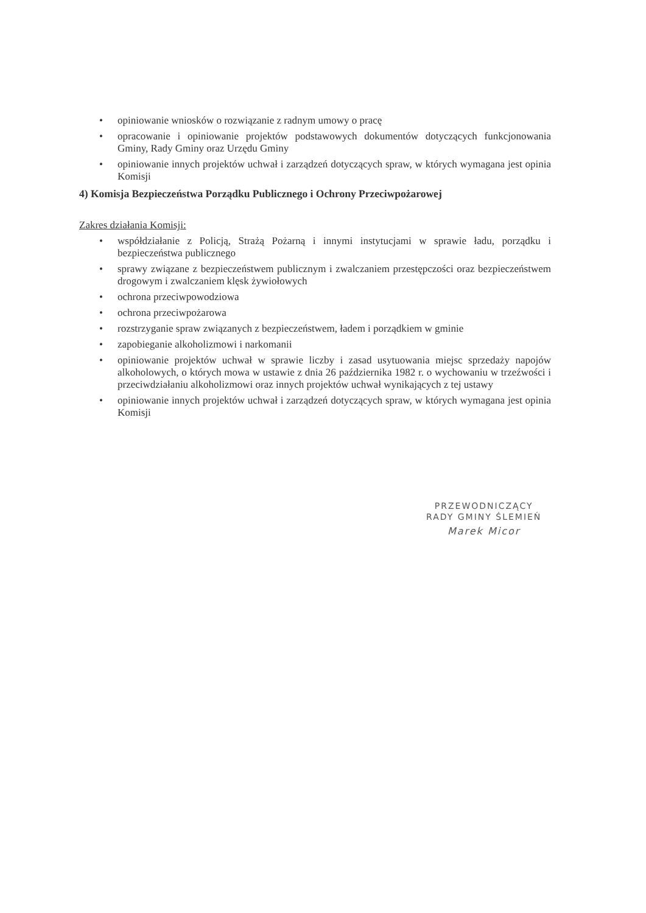• opiniowanie wniosków o rozwiązanie z radnym umowy o pracę
• opracowanie i opiniowanie projektów podstawowych dokumentów dotyczących funkcjonowania Gminy, Rady Gminy oraz Urzędu Gminy
• opiniowanie innych projektów uchwał i zarządzeń dotyczących spraw, w których wymagana jest opinia Komisji
4) Komisja Bezpieczeństwa Porządku Publicznego i Ochrony Przeciwpożarowej
Zakres działania Komisji:
• współdziałanie z Policją, Strażą Pożarną i innymi instytucjami w sprawie ładu, porządku i bezpieczeństwa publicznego
• sprawy związane z bezpieczeństwem publicznym i zwalczaniem przestępczości oraz bezpieczeństwem drogowym i zwalczaniem klęsk żywiołowych
• ochrona przeciwpowodziowa
• ochrona przeciwpożarowa
• rozstrzyganie spraw związanych z bezpieczeństwem, ładem i porządkiem w gminie
• zapobieganie alkoholizmowi i narkomanii
• opiniowanie projektów uchwał w sprawie liczby i zasad usytuowania miejsc sprzedaży napojów alkoholowych, o których mowa w ustawie z dnia 26 października 1982 r. o wychowaniu w trzeźwości i przeciwdziałaniu alkoholizmowi oraz innych projektów uchwał wynikających z tej ustawy
• opiniowanie innych projektów uchwał i zarządzeń dotyczących spraw, w których wymagana jest opinia Komisji
PRZEWODNICZĄCY
RADY GMINY ŚLEMIEŃ
Marek Micor